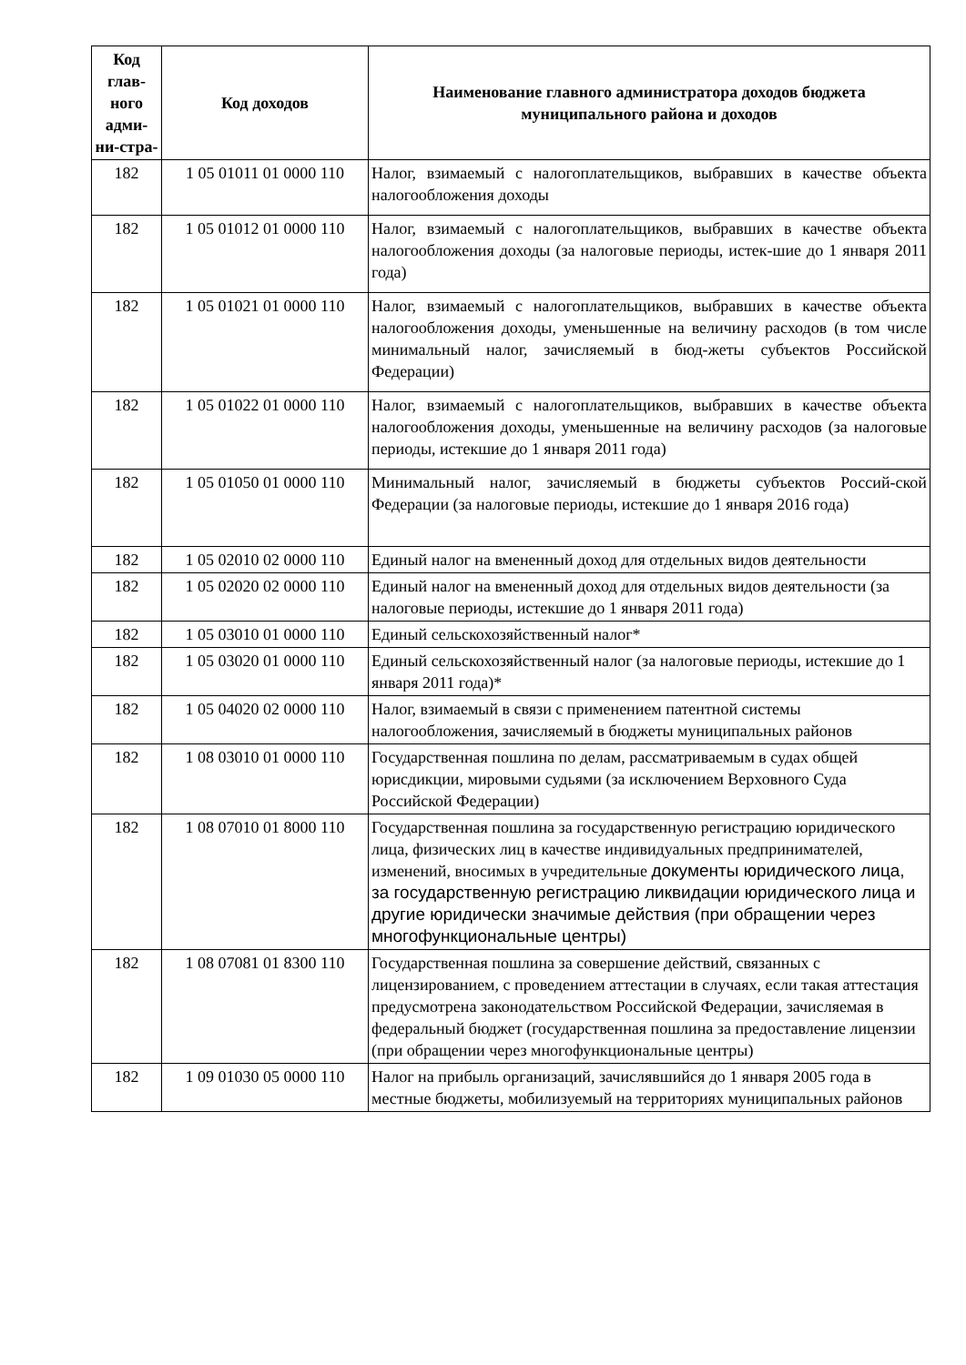| Код глав-ного адми-ни-стра- | Код доходов | Наименование главного администратора доходов бюджета муниципального района и доходов |
| --- | --- | --- |
| 182 | 1 05 01011 01 0000 110 | Налог, взимаемый с налогоплательщиков, выбравших в качестве объекта налогообложения доходы |
| 182 | 1 05 01012 01 0000 110 | Налог, взимаемый с налогоплательщиков, выбравших в качестве объекта налогообложения доходы (за налоговые периоды, истек-шие до 1 января 2011 года) |
| 182 | 1 05 01021 01 0000 110 | Налог, взимаемый с налогоплательщиков, выбравших в качестве объекта налогообложения доходы, уменьшенные на величину расходов (в том числе минимальный налог, зачисляемый в бюд-жеты субъектов Российской Федерации) |
| 182 | 1 05 01022 01 0000 110 | Налог, взимаемый с налогоплательщиков, выбравших в качестве объекта налогообложения доходы, уменьшенные на величину расходов (за налоговые периоды, истекшие до 1 января 2011 года) |
| 182 | 1 05 01050 01 0000 110 | Минимальный налог, зачисляемый в бюджеты субъектов Россий-ской Федерации (за налоговые периоды, истекшие до 1 января 2016 года) |
| 182 | 1 05 02010 02 0000 110 | Единый налог на вмененный доход для отдельных видов деятельности |
| 182 | 1 05 02020 02 0000 110 | Единый налог на вмененный доход для отдельных видов деятельности (за налоговые периоды, истекшие до 1 января 2011 года) |
| 182 | 1 05 03010 01 0000 110 | Единый сельскохозяйственный налог* |
| 182 | 1 05 03020 01 0000 110 | Единый сельскохозяйственный налог (за налоговые периоды, истекшие до 1 января 2011 года)* |
| 182 | 1 05 04020 02 0000 110 | Налог, взимаемый в связи с применением патентной системы налогообложения, зачисляемый в бюджеты муниципальных районов |
| 182 | 1 08 03010 01 0000 110 | Государственная пошлина по делам, рассматриваемым в судах общей юрисдикции, мировыми судьями (за исключением Верховного Суда Российской Федерации) |
| 182 | 1 08 07010 01 8000 110 | Государственная пошлина за государственную регистрацию юридического лица, физических лиц в качестве индивидуальных предпринимателей, изменений, вносимых в учредительные документы юридического лица, за государственную регистрацию ликвидации юридического лица и другие юридически значимые действия (при обращении через многофункциональные центры) |
| 182 | 1 08 07081 01 8300 110 | Государственная пошлина за совершение действий, связанных с лицензированием, с проведением аттестации в случаях, если такая аттестация предусмотрена законодательством Российской Федерации, зачисляемая в федеральный бюджет (государственная пошлина за предоставление лицензии (при обращении через многофункциональные центры) |
| 182 | 1 09 01030 05 0000 110 | Налог на прибыль организаций, зачислявшийся до 1 января 2005 года в местные бюджеты, мобилизуемый на территориях муниципальных районов |